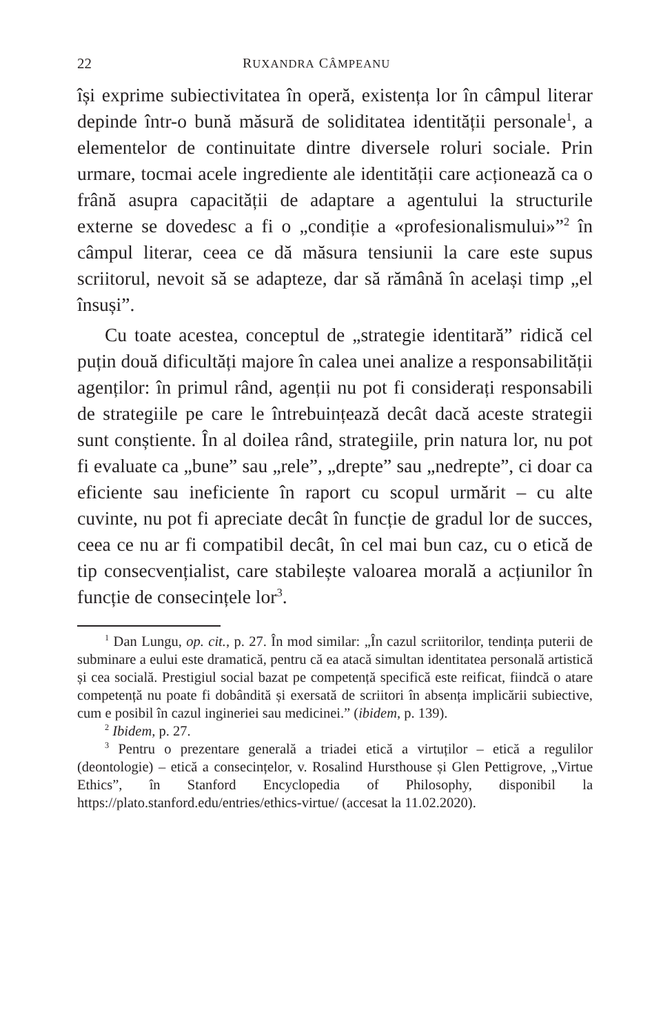22 RUXANDRA CÂMPEANU
își exprime subiectivitatea în operă, existența lor în câmpul literar depinde într-o bună măsură de soliditatea identității personale<sup>1</sup>, a elementelor de continuitate dintre diversele roluri sociale. Prin urmare, tocmai acele ingrediente ale identității care acționează ca o frână asupra capacității de adaptare a agentului la structurile externe se dovedesc a fi o „condiție a «profesionalismului»”<sup>2</sup> în câmpul literar, ceea ce dă măsura tensiunii la care este supus scriitorul, nevoit să se adapteze, dar să rămână în același timp „el însuși”.
Cu toate acestea, conceptul de „strategie identitară” ridică cel puțin două dificultăți majore în calea unei analize a responsabilității agenților: în primul rând, agenții nu pot fi considerați responsabili de strategiile pe care le întrebuințează decât dacă aceste strategii sunt conștiente. În al doilea rând, strategiile, prin natura lor, nu pot fi evaluate ca „bune” sau „rele”, „drepte” sau „nedrepte”, ci doar ca eficiente sau ineficiente în raport cu scopul urmărit – cu alte cuvinte, nu pot fi apreciate decât în funcție de gradul lor de succes, ceea ce nu ar fi compatibil decât, în cel mai bun caz, cu o etică de tip consecvențialist, care stabilește valoarea morală a acțiunilor în funcție de consecințele lor<sup>3</sup>.
<sup>1</sup> Dan Lungu, op. cit., p. 27. În mod similar: „În cazul scriitorilor, tendința puterii de subminare a eului este dramatică, pentru că ea atacă simultan identitatea personală artistică și cea socială. Prestigiul social bazat pe competență specifică este reificat, fiindcă o atare competență nu poate fi dobândită și exersată de scriitori în absența implicării subiective, cum e posibil în cazul ingineriei sau medicinei.” (ibidem, p. 139).
<sup>2</sup> Ibidem, p. 27.
<sup>3</sup> Pentru o prezentare generală a triadei etică a virtuților – etică a regulilor (deontologie) – etică a consecințelor, v. Rosalind Hursthouse și Glen Pettigrove, „Virtue Ethics”, în Stanford Encyclopedia of Philosophy, disponibil la https://plato.stanford.edu/entries/ethics-virtue/ (accesat la 11.02.2020).